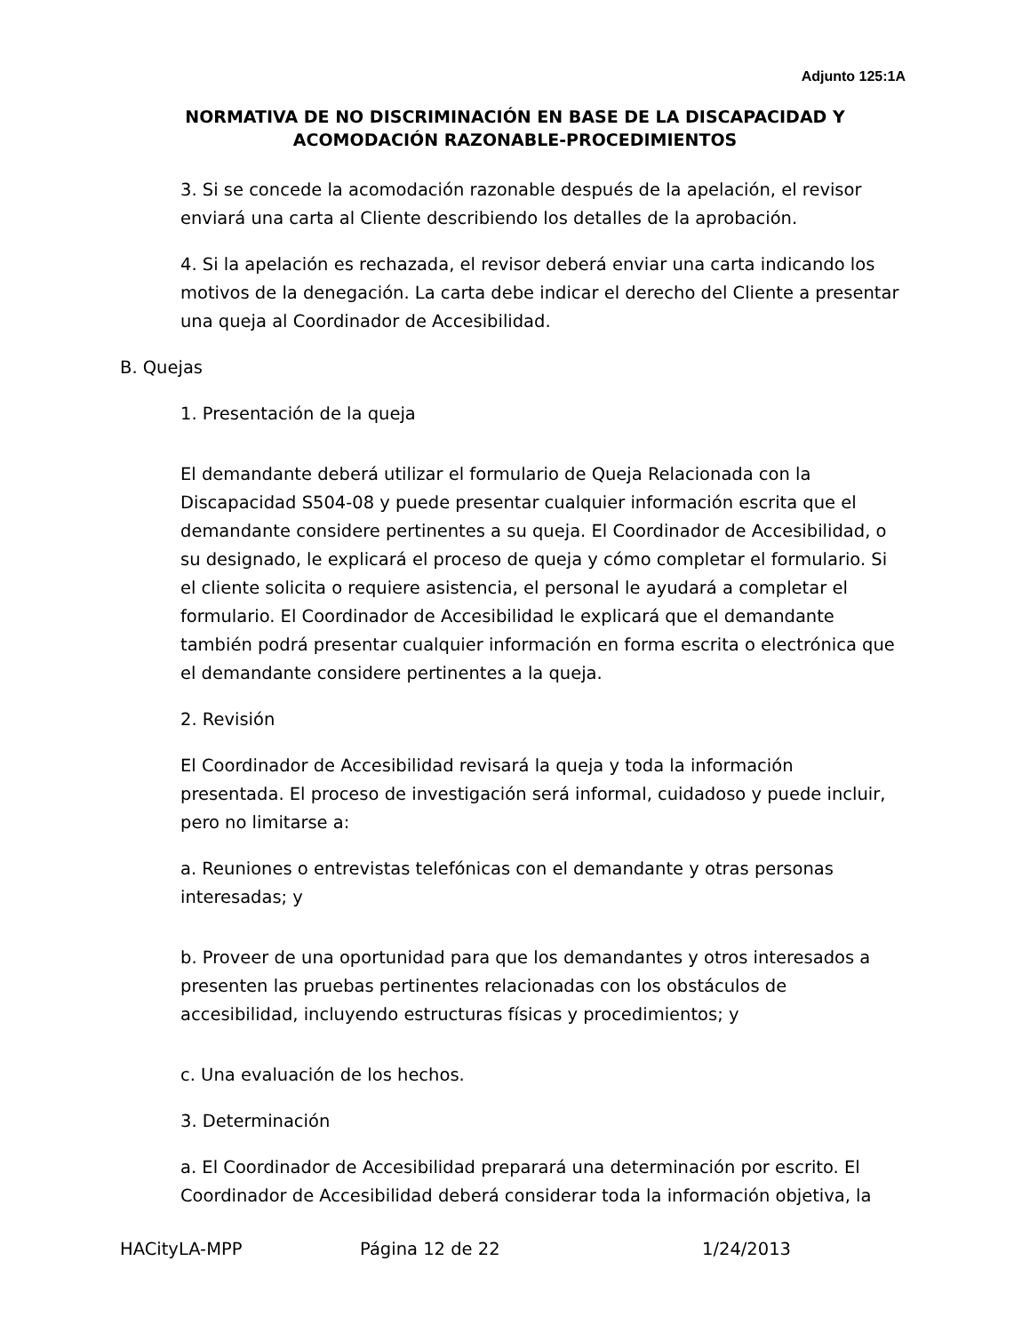Adjunto 125:1A
NORMATIVA DE NO DISCRIMINACIÓN EN BASE DE LA DISCAPACIDAD Y
ACOMODACIÓN RAZONABLE-PROCEDIMIENTOS
3. Si se concede la acomodación razonable después de la apelación, el revisor enviará una carta al Cliente describiendo los detalles de la aprobación.
4. Si la apelación es rechazada, el revisor deberá enviar una carta indicando los motivos de la denegación. La carta debe indicar el derecho del Cliente a presentar una queja al Coordinador de Accesibilidad.
B. Quejas
1. Presentación de la queja
El demandante deberá utilizar el formulario de Queja Relacionada con la Discapacidad S504-08 y puede presentar cualquier información escrita que el demandante considere pertinentes a su queja. El Coordinador de Accesibilidad, o su designado, le explicará el proceso de queja y cómo completar el formulario. Si el cliente solicita o requiere asistencia, el personal le ayudará a completar el formulario. El Coordinador de Accesibilidad le explicará que el demandante también podrá presentar cualquier información en forma escrita o electrónica que el demandante considere pertinentes a la queja.
2. Revisión
El Coordinador de Accesibilidad revisará la queja y toda la información presentada. El proceso de investigación será informal, cuidadoso y puede incluir, pero no limitarse a:
a. Reuniones o entrevistas telefónicas con el demandante y otras personas interesadas; y
b. Proveer de una oportunidad para que los demandantes y otros interesados a presenten las pruebas pertinentes relacionadas con los obstáculos de accesibilidad, incluyendo estructuras físicas y procedimientos; y
c. Una evaluación de los hechos.
3. Determinación
a. El Coordinador de Accesibilidad preparará una determinación por escrito. El Coordinador de Accesibilidad deberá considerar toda la información objetiva, la
HACityLA-MPP Página 12 de 22 1/24/2013